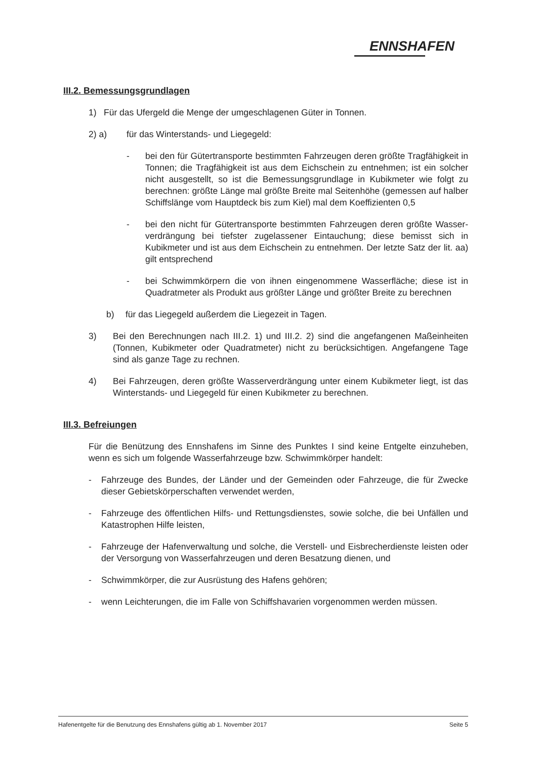ENNSHAFEN
III.2. Bemessungsgrundlagen
1) Für das Ufergeld die Menge der umgeschlagenen Güter in Tonnen.
2) a) für das Winterstands- und Liegegeld:
- bei den für Gütertransporte bestimmten Fahrzeugen deren größte Tragfähigkeit in Tonnen; die Tragfähigkeit ist aus dem Eichschein zu entnehmen; ist ein solcher nicht ausgestellt, so ist die Bemessungsgrundlage in Kubikmeter wie folgt zu berechnen: größte Länge mal größte Breite mal Seitenhöhe (gemessen auf halber Schiffslänge vom Hauptdeck bis zum Kiel) mal dem Koeffizienten 0,5
- bei den nicht für Gütertransporte bestimmten Fahrzeugen deren größte Wasser-verdrängung bei tiefster zugelassener Eintauchung; diese bemisst sich in Kubikmeter und ist aus dem Eichschein zu entnehmen. Der letzte Satz der lit. aa) gilt entsprechend
- bei Schwimmkörpern die von ihnen eingenommene Wasserfläche; diese ist in Quadratmeter als Produkt aus größter Länge und größter Breite zu berechnen
b) für das Liegegeld außerdem die Liegezeit in Tagen.
3) Bei den Berechnungen nach III.2. 1) und III.2. 2) sind die angefangenen Maßeinheiten (Tonnen, Kubikmeter oder Quadratmeter) nicht zu berücksichtigen. Angefangene Tage sind als ganze Tage zu rechnen.
4) Bei Fahrzeugen, deren größte Wasserverdrängung unter einem Kubikmeter liegt, ist das Winterstands- und Liegegeld für einen Kubikmeter zu berechnen.
III.3. Befreiungen
Für die Benützung des Ennshafens im Sinne des Punktes I sind keine Entgelte einzuheben, wenn es sich um folgende Wasserfahrzeuge bzw. Schwimmkörper handelt:
- Fahrzeuge des Bundes, der Länder und der Gemeinden oder Fahrzeuge, die für Zwecke dieser Gebietskörperschaften verwendet werden,
- Fahrzeuge des öffentlichen Hilfs- und Rettungsdienstes, sowie solche, die bei Unfällen und Katastrophen Hilfe leisten,
- Fahrzeuge der Hafenverwaltung und solche, die Verstell- und Eisbrecherdienste leisten oder der Versorgung von Wasserfahrzeugen und deren Besatzung dienen, und
- Schwimmkörper, die zur Ausrüstung des Hafens gehören;
- wenn Leichterungen, die im Falle von Schiffshavarien vorgenommen werden müssen.
Hafenentgelte für die Benutzung des Ennshafens gültig ab 1. November 2017 Seite 5